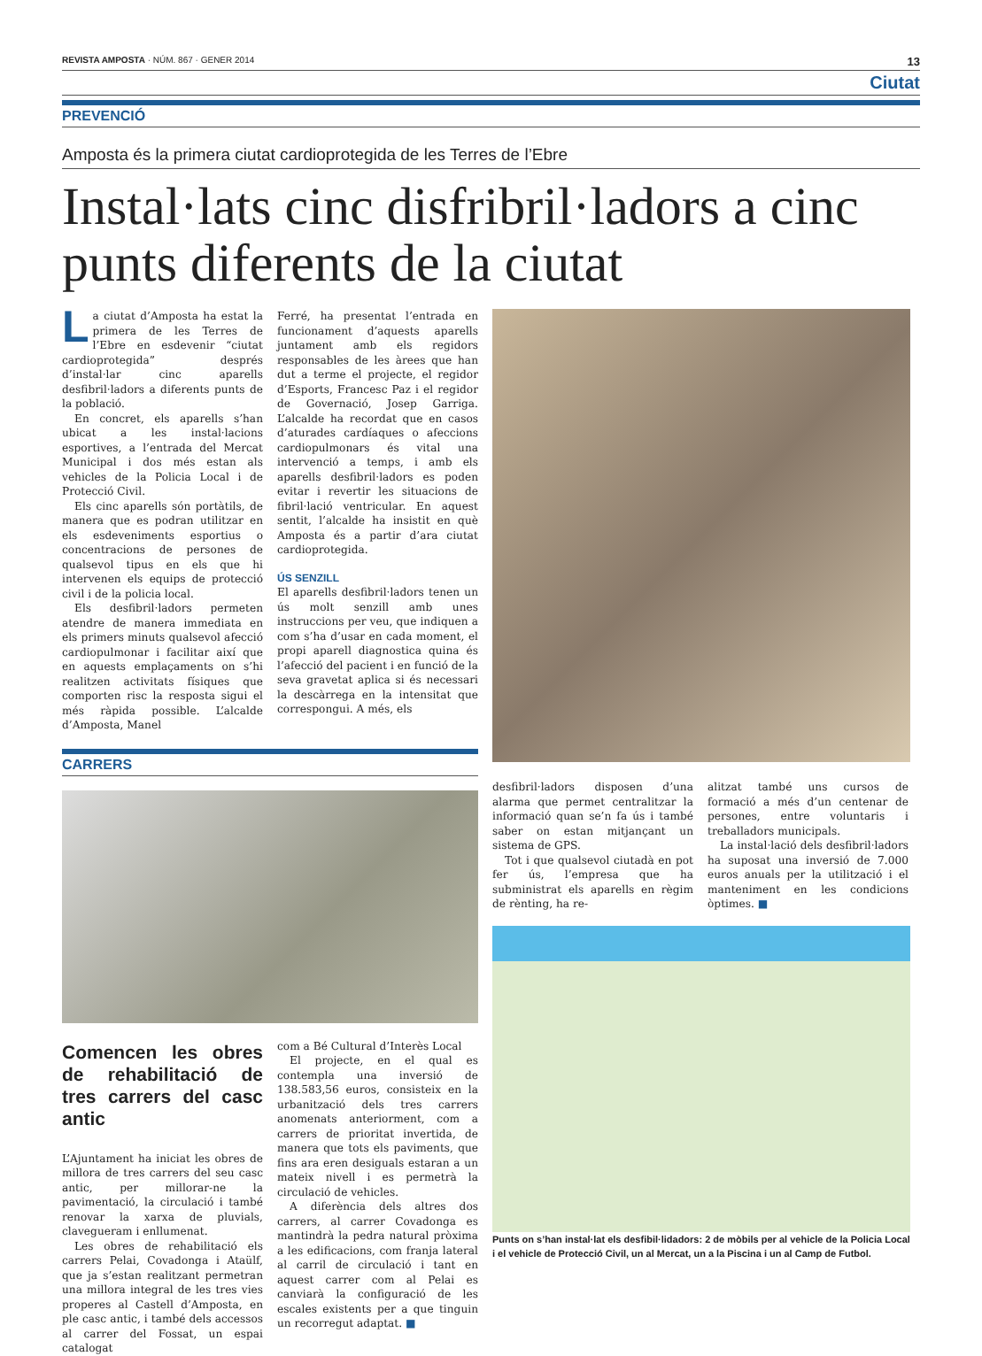REVISTA AMPOSTA · NÚM. 867 · GENER 2014 13
Ciutat
PREVENCIÓ
Amposta és la primera ciutat cardioprotegida de les Terres de l’Ebre
Instal·lats cinc disfribril·ladors a cinc punts diferents de la ciutat
La ciutat d’Amposta ha estat la primera de les Terres de l’Ebre en esdevenir “ciutat cardioprotegida” després d’instal·lar cinc aparells desfibril·ladors a diferents punts de la població.
En concret, els aparells s’han ubicat a les instal·lacions esportives, a l’entrada del Mercat Municipal i dos més estan als vehicles de la Policia Local i de Protecció Civil.
Els cinc aparells són portàtils, de manera que es podran utilitzar en els esdeveniments esportius o concentracions de persones de qualsevol tipus en els que hi intervenen els equips de protecció civil i de la policia local.
Els desfibril·ladors permeten atendre de manera immediata en els primers minuts qualsevol afecció cardiopulmonar i facilitar així que en aquests emplaçaments on s’hi realitzen activitats físiques que comporten risc la resposta sigui el més ràpida possible. L’alcalde d’Amposta, Manel
Ferré, ha presentat l’entrada en funcionament d’aquests aparells juntament amb els regidors responsables de les àrees que han dut a terme el projecte, el regidor d’Esports, Francesc Paz i el regidor de Governació, Josep Garriga. L’alcalde ha recordat que en casos d’aturades cardíaques o afeccions cardiopulmonars és vital una intervenció a temps, i amb els aparells desfibril·ladors es poden evitar i revertir les situacions de fibril·lació ventricular. En aquest sentit, l’alcalde ha insistit en què Amposta és a partir d’ara ciutat cardioprotegida.
ÚS SENZILL
El aparells desfibril·ladors tenen un ús molt senzill amb unes instruccions per veu, que indiquen a com s’ha d’usar en cada moment, el propi aparell diagnostica quina és l’afecció del pacient i en funció de la seva gravetat aplica si és necessari la descàrrega en la intensitat que correspongui. A més, els
CARRERS
Comencen les obres de rehabilitació de tres carrers del casc antic
L’Ajuntament ha iniciat les obres de millora de tres carrers del seu casc antic, per millorar-ne la pavimentació, la circulació i també renovar la xarxa de pluvials, clavegueram i enllumenat.
Les obres de rehabilitació els carrers Pelai, Covadonga i Ataülf, que ja s’estan realitzant permetran una millora integral de les tres vies properes al Castell d’Amposta, en ple casc antic, i també dels accessos al carrer del Fossat, un espai catalogat
com a Bé Cultural d’Interès Local
El projecte, en el qual es contempla una inversió de 138.583,56 euros, consisteix en la urbanització dels tres carrers anomenats anteriorment, com a carrers de prioritat invertida, de manera que tots els paviments, que fins ara eren desiguals estaran a un mateix nivell i es permetrà la circulació de vehicles.
A diferència dels altres dos carrers, al carrer Covadonga es mantindrà la pedra natural pròxima a les edificacions, com franja lateral al carril de circulació i tant en aquest carrer com al Pelai es canviarà la configuració de les escales existents per a que tinguin un recorregut adaptat. ■
desfibril·ladors disposen d’una alarma que permet centralitzar la informació quan se’n fa ús i també saber on estan mitjançant un sistema de GPS.
Tot i que qualsevol ciutadà en pot fer ús, l’empresa que ha subministrat els aparells en règim de rènting, ha re-
alitzat també uns cursos de formació a més d’un centenar de persones, entre voluntaris i treballadors municipals.
La instal·lació dels desfibril·ladors ha suposat una inversió de 7.000 euros anuals per la utilització i el manteniment en les condicions òptimes. ■
Punts on s’han instal·lat els desfibil·lidadors: 2 de mòbils per al vehicle de la Policia Local i el vehicle de Protecció Civil, un al Mercat, un a la Piscina i un al Camp de Futbol.